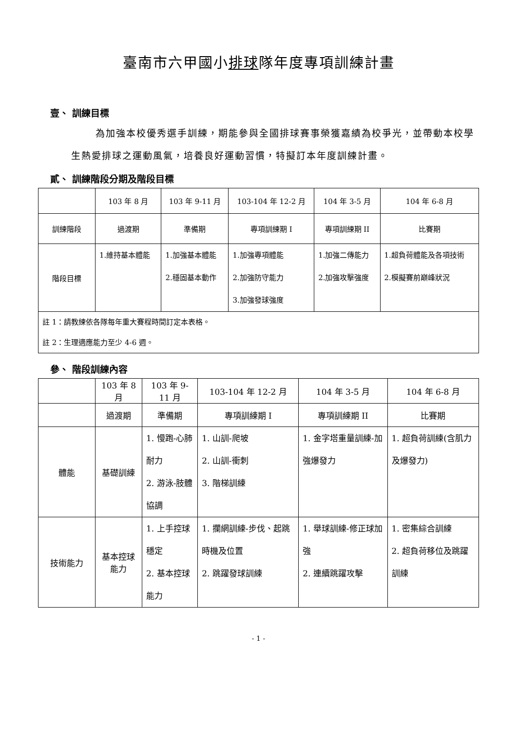臺南市六甲國小排球隊年度專項訓練計畫
壹、 訓練目標
為加強本校優秀選手訓練，期能參與全國排球賽事榮獲嘉績為校爭光，並帶動本校學生熱愛排球之運動風氣，培養良好運動習慣，特擬訂本年度訓練計畫。
貳、 訓練階段分期及階段目標
| | 103 年 8 月 | 103 年 9-11 月 | 103-104 年 12-2 月 | 104 年 3-5 月 | 104 年 6-8 月 |
| 訓練階段 | 過渡期 | 準備期 | 專項訓練期 I | 專項訓練期 II | 比賽期 |
| 階段目標 | 1.維持基本體能 | 1.加強基本體能 2.穩固基本動作 | 1.加強專項體能 2.加強防守能力 3.加強發球強度 | 1.加強二傳能力 2.加強攻擊強度 | 1.超負荷體能及各項技術 2.模擬賽前巔峰狀況 |
| 註 1：請教練依各隊每年重大賽程時間訂定本表格。 註 2：生理適應能力至少 4-6 週。 | | | | | |
參、 階段訓練內容
| | 103 年 8 月 | 103 年 9-11 月 | 103-104 年 12-2 月 | 104 年 3-5 月 | 104 年 6-8 月 |
| | 過渡期 | 準備期 | 專項訓練期 I | 專項訓練期 II | 比賽期 |
| 體能 | 基礎訓練 | 1. 慢跑-心肺耐力 2. 游泳-肢體協調 | 1. 山訓-爬坡 2. 山訓-衝刺 3. 階梯訓練 | 1. 金字塔重量訓練-加強爆發力 | 1. 超負荷訓練(含肌力及爆發力) |
| 技術能力 | 基本控球能力 | 1. 上手控球穩定 2. 基本控球能力 | 1. 攔網訓練-步伐、起跳時機及位置 2. 跳躍發球訓練 | 1. 舉球訓練-修正球加強 2. 連續跳躍攻擊 | 1. 密集綜合訓練 2. 超負荷移位及跳躍訓練 |
- 1 -